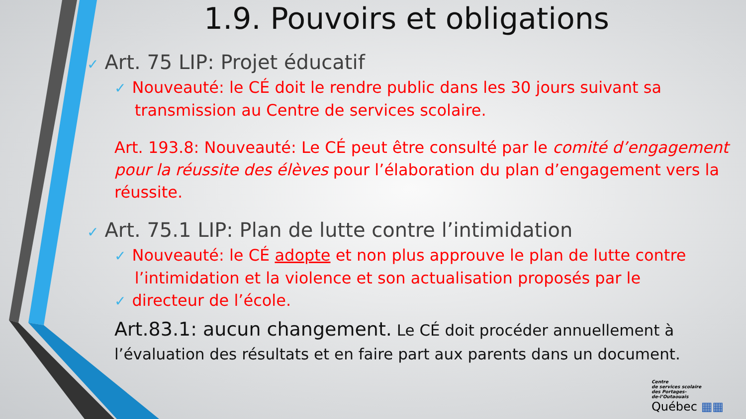1.9. Pouvoirs et obligations
✓ Art. 75 LIP: Projet éducatif
✓ Nouveauté: le CÉ doit le rendre public dans les 30 jours suivant sa
transmission au Centre de services scolaire.
Art. 193.8: Nouveauté: Le CÉ peut être consulté par le comité d’engagement pour la réussite des élèves pour l’élaboration du plan d’engagement vers la réussite.
✓ Art. 75.1 LIP: Plan de lutte contre l’intimidation
✓ Nouveauté: le CÉ adopte et non plus approuve le plan de lutte contre
l’intimidation et la violence et son actualisation proposés par le
✓ directeur de l’école.
Art.83.1: aucun changement. Le CÉ doit procéder annuellement à l’évaluation des résultats et en faire part aux parents dans un document.
Centre
de services scolaire
des Portages-
de-l’Outaouais
Québec ▦▦